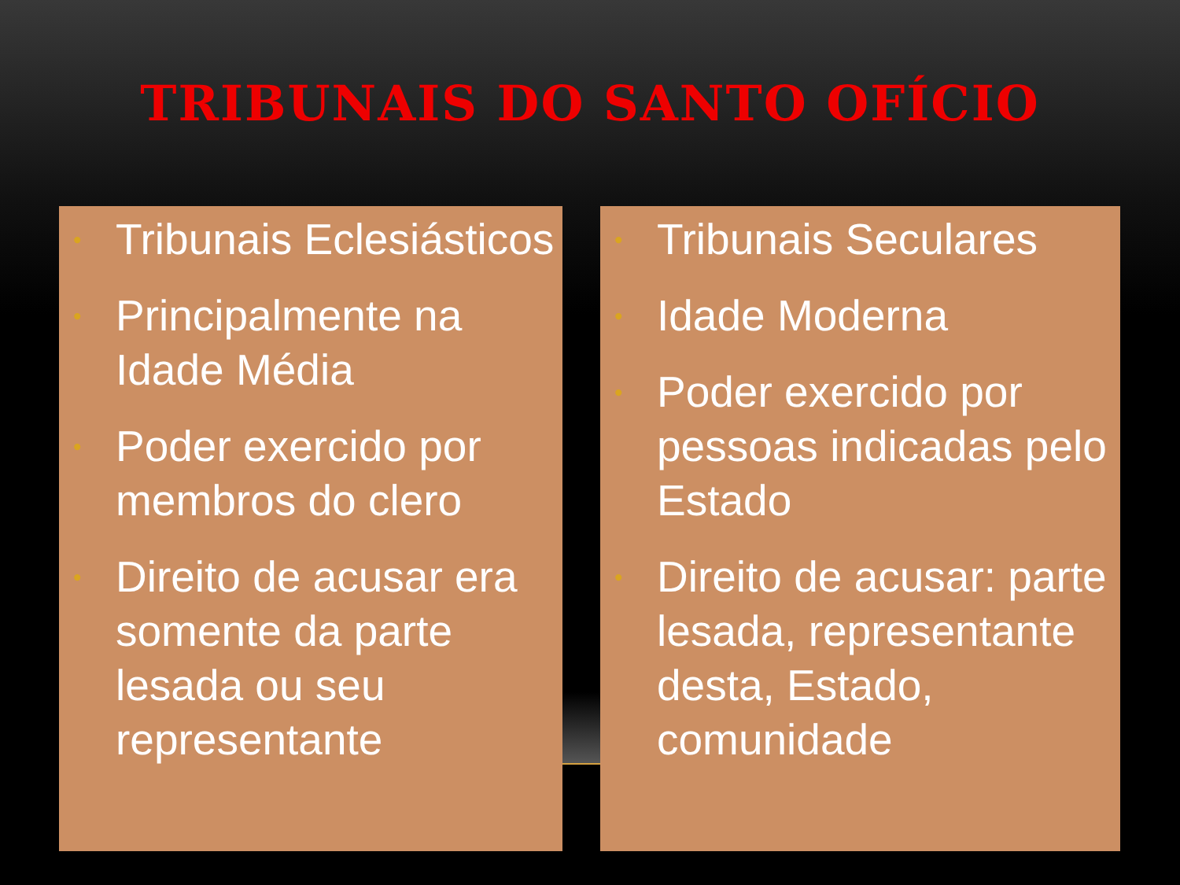TRIBUNAIS DO SANTO OFÍCIO
• Tribunais Eclesiásticos
• Principalmente na Idade Média
• Poder exercido por membros do clero
• Direito de acusar era somente da parte lesada ou seu representante
• Tribunais Seculares
• Idade Moderna
• Poder exercido por pessoas indicadas pelo Estado
• Direito de acusar: parte lesada, representante desta, Estado, comunidade